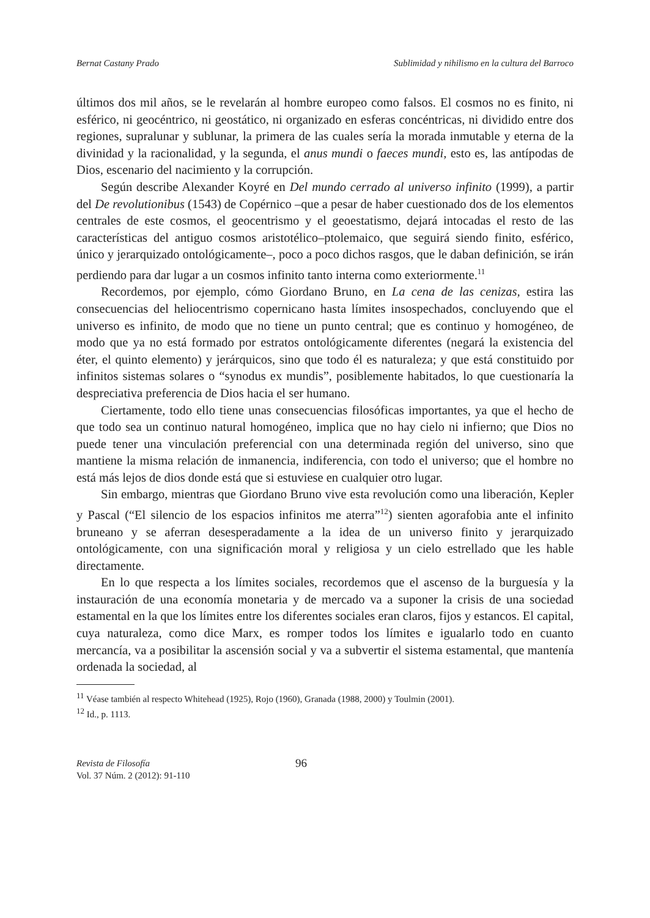Bernat Castany Prado Sublimidad y nihilismo en la cultura del Barroco
últimos dos mil años, se le revelarán al hombre europeo como falsos. El cosmos no es finito, ni esférico, ni geocéntrico, ni geostático, ni organizado en esferas concéntricas, ni dividido entre dos regiones, supralunar y sublunar, la primera de las cuales sería la morada inmutable y eterna de la divinidad y la racionalidad, y la segunda, el anus mundi o faeces mundi, esto es, las antípodas de Dios, escenario del nacimiento y la corrupción.
Según describe Alexander Koyré en Del mundo cerrado al universo infinito (1999), a partir del De revolutionibus (1543) de Copérnico –que a pesar de haber cuestionado dos de los elementos centrales de este cosmos, el geocentrismo y el geoestatismo, dejará intocadas el resto de las características del antiguo cosmos aristotélico–ptolemaico, que seguirá siendo finito, esférico, único y jerarquizado ontológicamente–, poco a poco dichos rasgos, que le daban definición, se irán perdiendo para dar lugar a un cosmos infinito tanto interna como exteriormente.<sup>11</sup>
Recordemos, por ejemplo, cómo Giordano Bruno, en La cena de las cenizas, estira las consecuencias del heliocentrismo copernicano hasta límites insospechados, concluyendo que el universo es infinito, de modo que no tiene un punto central; que es continuo y homogéneo, de modo que ya no está formado por estratos ontológicamente diferentes (negará la existencia del éter, el quinto elemento) y jerárquicos, sino que todo él es naturaleza; y que está constituido por infinitos sistemas solares o “synodus ex mundis”, posiblemente habitados, lo que cuestionaría la despreciativa preferencia de Dios hacia el ser humano.
Ciertamente, todo ello tiene unas consecuencias filosóficas importantes, ya que el hecho de que todo sea un continuo natural homogéneo, implica que no hay cielo ni infierno; que Dios no puede tener una vinculación preferencial con una determinada región del universo, sino que mantiene la misma relación de inmanencia, indiferencia, con todo el universo; que el hombre no está más lejos de dios donde está que si estuviese en cualquier otro lugar.
Sin embargo, mientras que Giordano Bruno vive esta revolución como una liberación, Kepler y Pascal (“El silencio de los espacios infinitos me aterra”<sup>12</sup>) sienten agorafobia ante el infinito bruneano y se aferran desesperadamente a la idea de un universo finito y jerarquizado ontológicamente, con una significación moral y religiosa y un cielo estrellado que les hable directamente.
En lo que respecta a los límites sociales, recordemos que el ascenso de la burguesía y la instauración de una economía monetaria y de mercado va a suponer la crisis de una sociedad estamental en la que los límites entre los diferentes sociales eran claros, fijos y estancos. El capital, cuya naturaleza, como dice Marx, es romper todos los límites e igualarlo todo en cuanto mercancía, va a posibilitar la ascensión social y va a subvertir el sistema estamental, que mantenía ordenada la sociedad, al
<sup>11</sup> Véase también al respecto Whitehead (1925), Rojo (1960), Granada (1988, 2000) y Toulmin (2001).
<sup>12</sup> Id., p. 1113.
Revista de Filosofía
Vol. 37 Núm. 2 (2012): 91-110
96